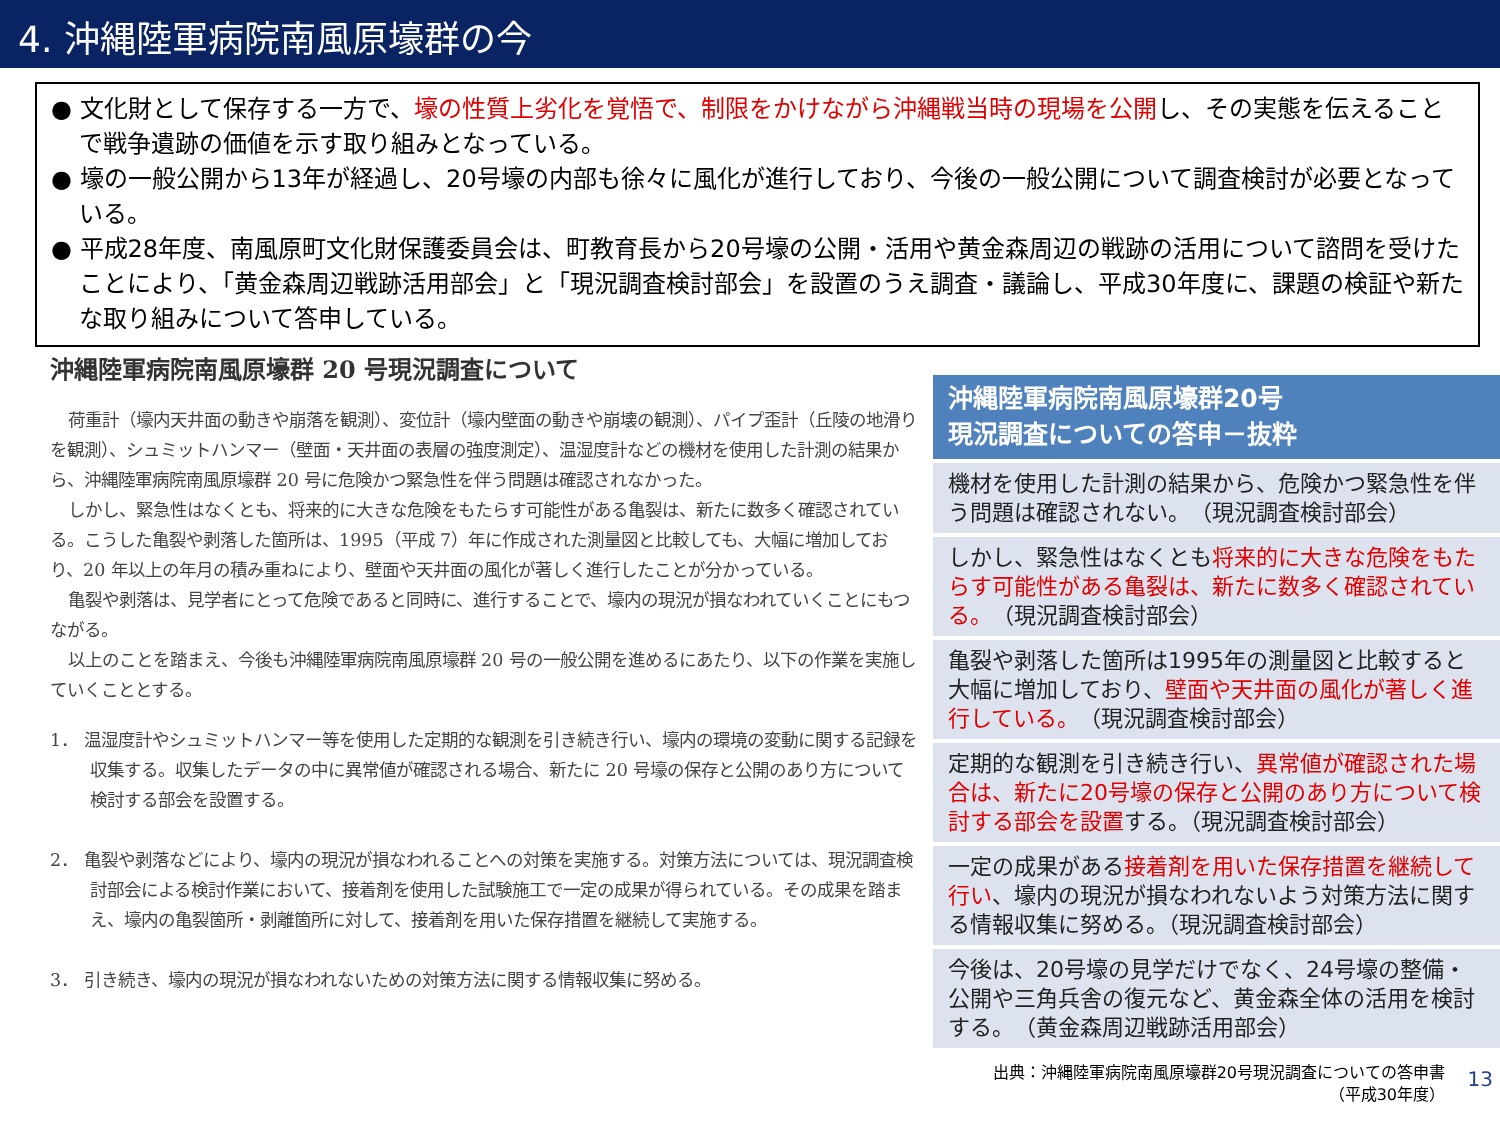4. 沖縄陸軍病院南風原壕群の今
● 文化財として保存する一方で、壕の性質上劣化を覚悟で、制限をかけながら沖縄戦当時の現場を公開し、その実態を伝えることで戦争遺跡の価値を示す取り組みとなっている。
● 壕の一般公開から13年が経過し、20号壕の内部も徐々に風化が進行しており、今後の一般公開について調査検討が必要となっている。
● 平成28年度、南風原町文化財保護委員会は、町教育長から20号壕の公開・活用や黄金森周辺の戦跡の活用について諮問を受けたことにより、「黄金森周辺戦跡活用部会」と「現況調査検討部会」を設置のうえ調査・議論し、平成30年度に、課題の検証や新たな取り組みについて答申している。
沖縄陸軍病院南風原壕群 20 号現況調査について
荷重計（壕内天井面の動きや崩落を観測）、変位計（壕内壁面の動きや崩壊の観測）、パイプ歪計（丘陵の地滑りを観測）、シュミットハンマー（壁面・天井面の表層の強度測定）、温湿度計などの機材を使用した計測の結果から、沖縄陸軍病院南風原壕群 20 号に危険かつ緊急性を伴う問題は確認されなかった。
しかし、緊急性はなくとも、将来的に大きな危険をもたらす可能性がある亀裂は、新たに数多く確認されている。こうした亀裂や剥落した箇所は、1995（平成 7）年に作成された測量図と比較しても、大幅に増加しており、20 年以上の年月の積み重ねにより、壁面や天井面の風化が著しく進行したことが分かっている。
亀裂や剥落は、見学者にとって危険であると同時に、進行することで、壕内の現況が損なわれていくことにもつながる。
以上のことを踏まえ、今後も沖縄陸軍病院南風原壕群 20 号の一般公開を進めるにあたり、以下の作業を実施していくこととする。
1． 温湿度計やシュミットハンマー等を使用した定期的な観測を引き続き行い、壕内の環境の変動に関する記録を収集する。収集したデータの中に異常値が確認される場合、新たに 20 号壕の保存と公開のあり方について検討する部会を設置する。
2． 亀裂や剥落などにより、壕内の現況が損なわれることへの対策を実施する。対策方法については、現況調査検討部会による検討作業において、接着剤を使用した試験施工で一定の成果が得られている。その成果を踏まえ、壕内の亀裂箇所・剥離箇所に対して、接着剤を用いた保存措置を継続して実施する。
3． 引き続き、壕内の現況が損なわれないための対策方法に関する情報収集に努める。
沖縄陸軍病院南風原壕群20号
現況調査についての答申－抜粋
機材を使用した計測の結果から、危険かつ緊急性を伴う問題は確認されない。　（現況調査検討部会）
しかし、緊急性はなくとも将来的に大きな危険をもたらす可能性がある亀裂は、新たに数多く確認されている。　（現況調査検討部会）
亀裂や剥落した箇所は1995年の測量図と比較すると大幅に増加しており、壁面や天井面の風化が著しく進行している。　（現況調査検討部会）
定期的な観測を引き続き行い、異常値が確認された場合は、新たに20号壕の保存と公開のあり方について検討する部会を設置する。（現況調査検討部会）
一定の成果がある接着剤を用いた保存措置を継続して行い、壕内の現況が損なわれないよう対策方法に関する情報収集に努める。（現況調査検討部会）
今後は、20号壕の見学だけでなく、24号壕の整備・公開や三角兵舎の復元など、黄金森全体の活用を検討する。　（黄金森周辺戦跡活用部会）
出典：沖縄陸軍病院南風原壕群20号現況調査についての答申書
（平成30年度） 13